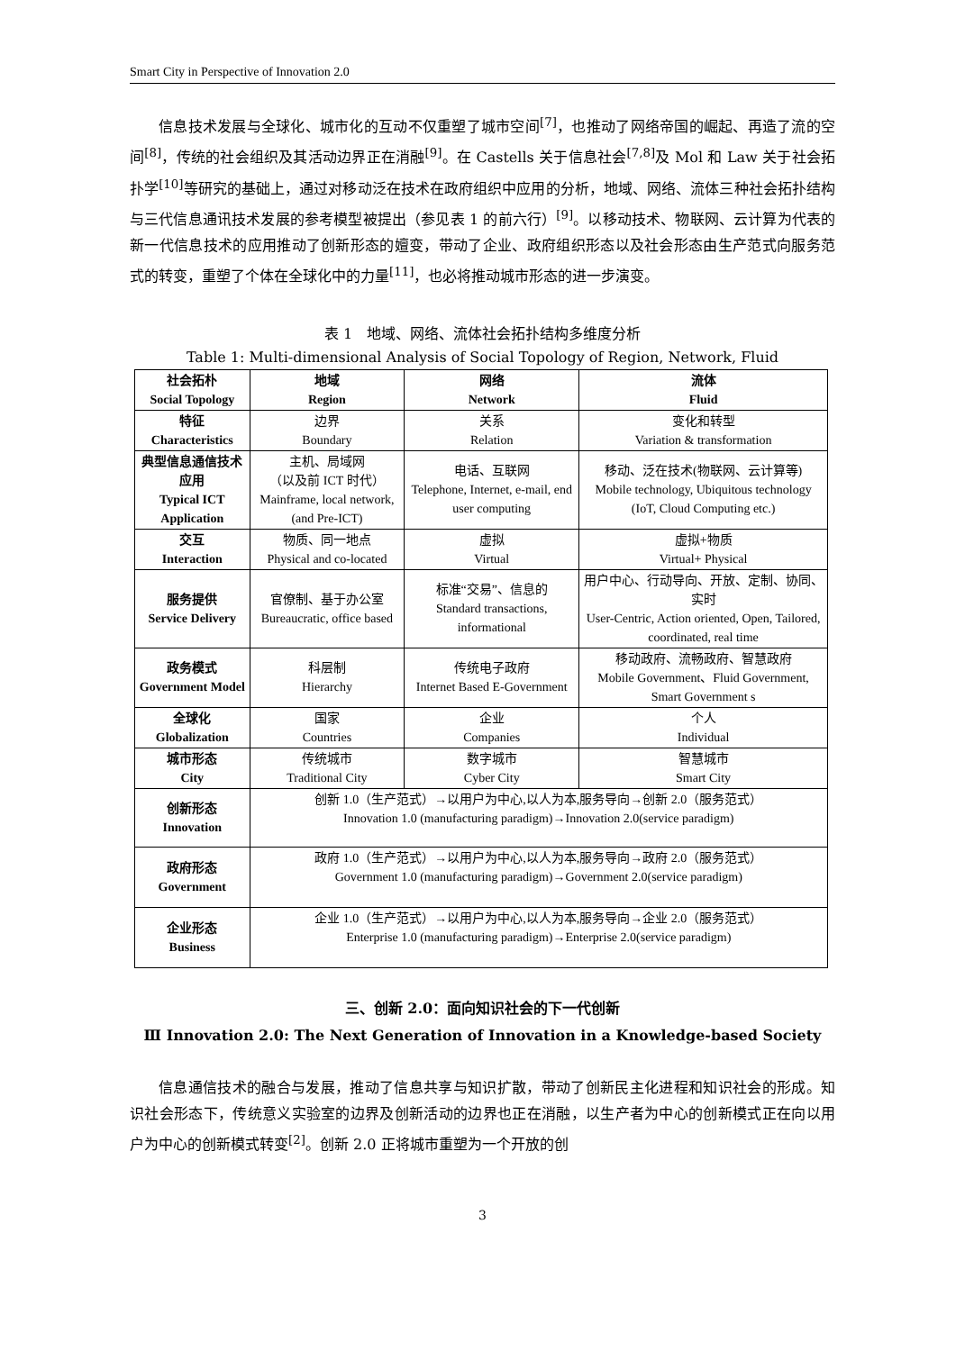Smart City in Perspective of Innovation 2.0
信息技术发展与全球化、城市化的互动不仅重塑了城市空间<sup>[7]</sup>，也推动了网络帝国的崛起、再造了流的空间<sup>[8]</sup>，传统的社会组织及其活动边界正在消融<sup>[9]</sup>。在 Castells 关于信息社会<sup>[7,8]</sup>及 Mol 和 Law 关于社会拓扑学<sup>[10]</sup>等研究的基础上，通过对移动泛在技术在政府组织中应用的分析，地域、网络、流体三种社会拓扑结构与三代信息通讯技术发展的参考模型被提出（参见表 1 的前六行）<sup>[9]</sup>。以移动技术、物联网、云计算为代表的新一代信息技术的应用推动了创新形态的嬗变，带动了企业、政府组织形态以及社会形态由生产范式向服务范式的转变，重塑了个体在全球化中的力量<sup>[11]</sup>，也必将推动城市形态的进一步演变。
表 1　地域、网络、流体社会拓扑结构多维度分析
Table 1: Multi-dimensional Analysis of Social Topology of Region, Network, Fluid
| 社会拓朴 Social Topology | 地域 Region | 网络 Network | 流体 Fluid |
| --- | --- | --- | --- |
| 特征 Characteristics | 边界 Boundary | 关系 Relation | 变化和转型 Variation & transformation |
| 典型信息通信技术应用 Typical ICT Application | 主机、局域网 （以及前 ICT 时代） Mainframe, local network, (and Pre-ICT) | 电话、互联网 Telephone, Internet, e-mail, end user computing | 移动、泛在技术(物联网、云计算等) Mobile technology, Ubiquitous technology (IoT, Cloud Computing etc.) |
| 交互 Interaction | 物质、同一地点 Physical and co-located | 虚拟 Virtual | 虚拟+物质 Virtual+ Physical |
| 服务提供 Service Delivery | 官僚制、基于办公室 Bureaucratic, office based | 标准“交易”、信息的 Standard transactions, informational | 用户中心、行动导向、开放、定制、协同、实时 User-Centric, Action oriented, Open, Tailored, coordinated, real time |
| 政务模式 Government Model | 科层制 Hierarchy | 传统电子政府 Internet Based E-Government | 移动政府、流畅政府、智慧政府 Mobile Government、Fluid Government, Smart Government s |
| 全球化 Globalization | 国家 Countries | 企业 Companies | 个人 Individual |
| 城市形态 City | 传统城市 Traditional City | 数字城市 Cyber City | 智慧城市 Smart City |
| 创新形态 Innovation | 创新 1.0（生产范式）→以用户为中心,以人为本,服务导向→创新 2.0（服务范式） Innovation 1.0 (manufacturing paradigm)→Innovation 2.0(service paradigm) | | |
| 政府形态 Government | 政府 1.0（生产范式）→以用户为中心,以人为本,服务导向→政府 2.0（服务范式） Government 1.0 (manufacturing paradigm)→Government 2.0(service paradigm) | | |
| 企业形态 Business | 企业 1.0（生产范式）→以用户为中心,以人为本,服务导向→企业 2.0（服务范式） Enterprise 1.0 (manufacturing paradigm)→Enterprise 2.0(service paradigm) | | |
三、创新 2.0：面向知识社会的下一代创新
Ⅲ Innovation 2.0: The Next Generation of Innovation in a Knowledge-based Society
信息通信技术的融合与发展，推动了信息共享与知识扩散，带动了创新民主化进程和知识社会的形成。知识社会形态下，传统意义实验室的边界及创新活动的边界也正在消融，以生产者为中心的创新模式正在向以用户为中心的创新模式转变<sup>[2]</sup>。创新 2.0 正将城市重塑为一个开放的创
3